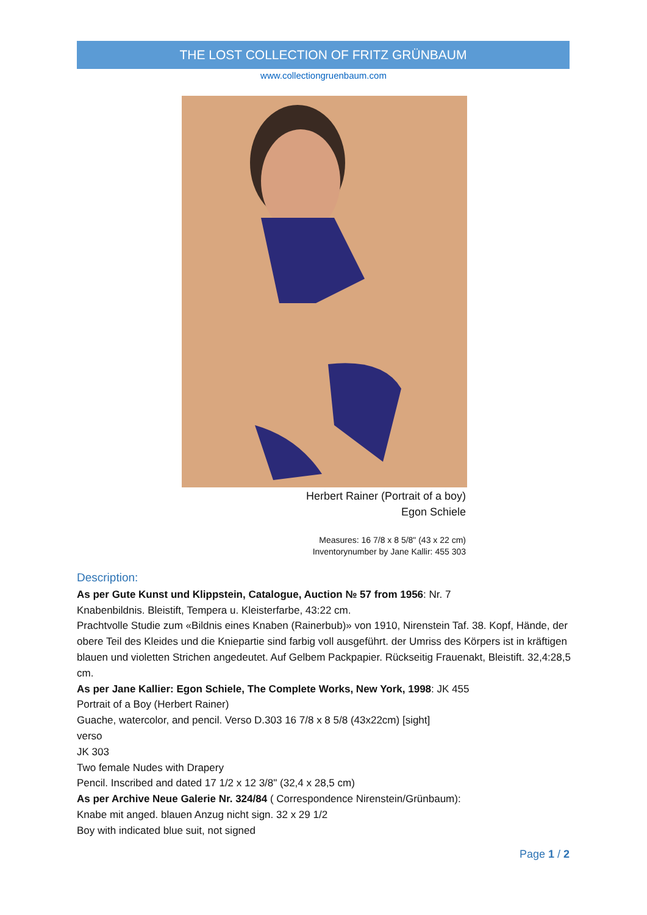THE LOST COLLECTION OF FRITZ GRÜNBAUM
www.collectiongruenbaum.com
Herbert Rainer (Portrait of a boy)
Egon Schiele
Measures: 16 7/8 x 8 5/8" (43 x 22 cm)
Inventorynumber by Jane Kallir: 455 303
Description:
As per Gute Kunst und Klippstein, Catalogue, Auction № 57 from 1956: Nr. 7
Knabenbildnis. Bleistift, Tempera u. Kleisterfarbe, 43:22 cm.
Prachtvolle Studie zum «Bildnis eines Knaben (Rainerbub)» von 1910, Nirenstein Taf. 38. Kopf, Hände, der obere Teil des Kleides und die Kniepartie sind farbig voll ausgeführt. der Umriss des Körpers ist in kräftigen blauen und violetten Strichen angedeutet. Auf Gelbem Packpapier. Rückseitig Frauenakt, Bleistift. 32,4:28,5 cm.
As per Jane Kallier: Egon Schiele, The Complete Works, New York, 1998: JK 455
Portrait of a Boy (Herbert Rainer)
Guache, watercolor, and pencil. Verso D.303 16 7/8 x 8 5/8 (43x22cm) [sight]
verso
JK 303
Two female Nudes with Drapery
Pencil. Inscribed and dated 17 1/2 x 12 3/8" (32,4 x 28,5 cm)
As per Archive Neue Galerie Nr. 324/84 ( Correspondence Nirenstein/Grünbaum):
Knabe mit anged. blauen Anzug nicht sign. 32 x 29 1/2
Boy with indicated blue suit, not signed
Page 1 / 2